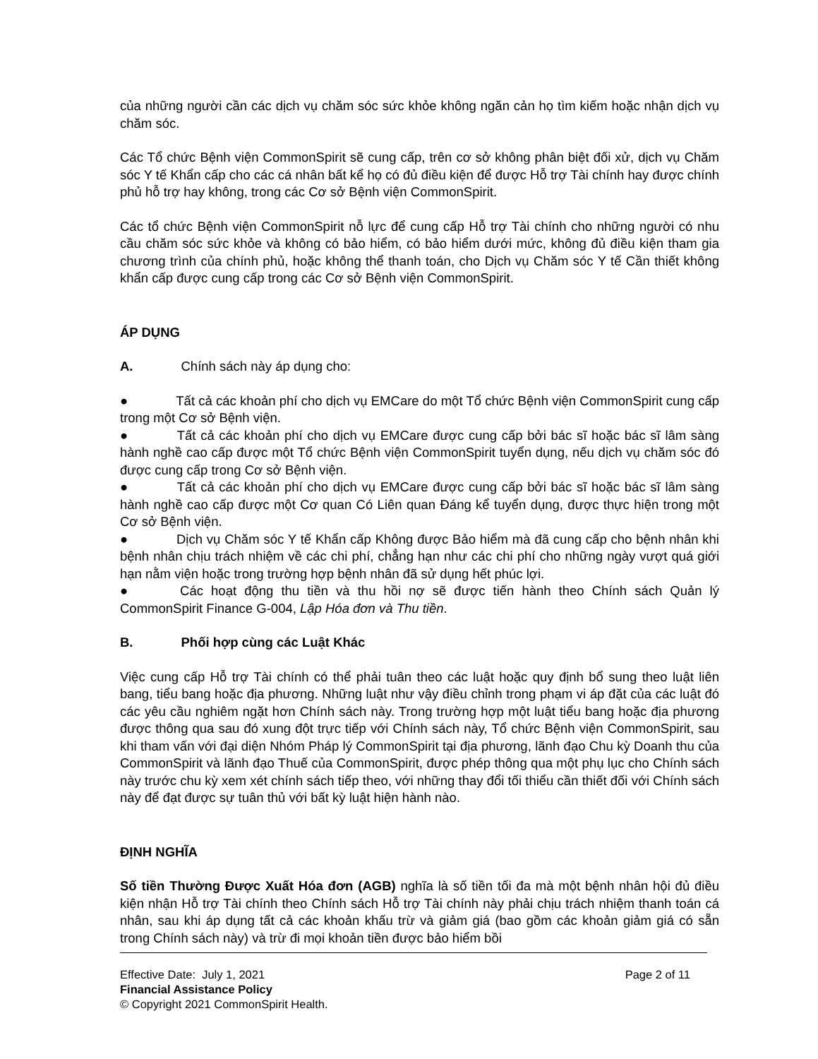của những người cần các dịch vụ chăm sóc sức khỏe không ngăn cản họ tìm kiếm hoặc nhận dịch vụ chăm sóc.
Các Tổ chức Bệnh viện CommonSpirit sẽ cung cấp, trên cơ sở không phân biệt đối xử, dịch vụ Chăm sóc Y tế Khẩn cấp cho các cá nhân bất kể họ có đủ điều kiện để được Hỗ trợ Tài chính hay được chính phủ hỗ trợ hay không, trong các Cơ sở Bệnh viện CommonSpirit.
Các tổ chức Bệnh viện CommonSpirit nỗ lực để cung cấp Hỗ trợ Tài chính cho những người có nhu cầu chăm sóc sức khỏe và không có bảo hiểm, có bảo hiểm dưới mức, không đủ điều kiện tham gia chương trình của chính phủ, hoặc không thể thanh toán, cho Dịch vụ Chăm sóc Y tế Cần thiết không khẩn cấp được cung cấp trong các Cơ sở Bệnh viện CommonSpirit.
ÁP DỤNG
A. Chính sách này áp dụng cho:
● Tất cả các khoản phí cho dịch vụ EMCare do một Tổ chức Bệnh viện CommonSpirit cung cấp trong một Cơ sở Bệnh viện.
● Tất cả các khoản phí cho dịch vụ EMCare được cung cấp bởi bác sĩ hoặc bác sĩ lâm sàng hành nghề cao cấp được một Tổ chức Bệnh viện CommonSpirit tuyển dụng, nếu dịch vụ chăm sóc đó được cung cấp trong Cơ sở Bệnh viện.
● Tất cả các khoản phí cho dịch vụ EMCare được cung cấp bởi bác sĩ hoặc bác sĩ lâm sàng hành nghề cao cấp được một Cơ quan Có Liên quan Đáng kể tuyển dụng, được thực hiện trong một Cơ sở Bệnh viện.
● Dịch vụ Chăm sóc Y tế Khẩn cấp Không được Bảo hiểm mà đã cung cấp cho bệnh nhân khi bệnh nhân chịu trách nhiệm về các chi phí, chẳng hạn như các chi phí cho những ngày vượt quá giới hạn nằm viện hoặc trong trường hợp bệnh nhân đã sử dụng hết phúc lợi.
● Các hoạt động thu tiền và thu hồi nợ sẽ được tiến hành theo Chính sách Quản lý CommonSpirit Finance G-004, Lập Hóa đơn và Thu tiền.
B. Phối hợp cùng các Luật Khác
Việc cung cấp Hỗ trợ Tài chính có thể phải tuân theo các luật hoặc quy định bổ sung theo luật liên bang, tiểu bang hoặc địa phương. Những luật như vậy điều chỉnh trong phạm vi áp đặt của các luật đó các yêu cầu nghiêm ngặt hơn Chính sách này. Trong trường hợp một luật tiểu bang hoặc địa phương được thông qua sau đó xung đột trực tiếp với Chính sách này, Tổ chức Bệnh viện CommonSpirit, sau khi tham vấn với đại diện Nhóm Pháp lý CommonSpirit tại địa phương, lãnh đạo Chu kỳ Doanh thu của CommonSpirit và lãnh đạo Thuế của CommonSpirit, được phép thông qua một phụ lục cho Chính sách này trước chu kỳ xem xét chính sách tiếp theo, với những thay đổi tối thiểu cần thiết đối với Chính sách này để đạt được sự tuân thủ với bất kỳ luật hiện hành nào.
ĐỊNH NGHĨA
Số tiền Thường Được Xuất Hóa đơn (AGB) nghĩa là số tiền tối đa mà một bệnh nhân hội đủ điều kiện nhận Hỗ trợ Tài chính theo Chính sách Hỗ trợ Tài chính này phải chịu trách nhiệm thanh toán cá nhân, sau khi áp dụng tất cả các khoản khấu trừ và giảm giá (bao gồm các khoản giảm giá có sẵn trong Chính sách này) và trừ đi mọi khoản tiền được bảo hiểm bồi
Effective Date: July 1, 2021 Page 2 of 11
Financial Assistance Policy
© Copyright 2021 CommonSpirit Health.